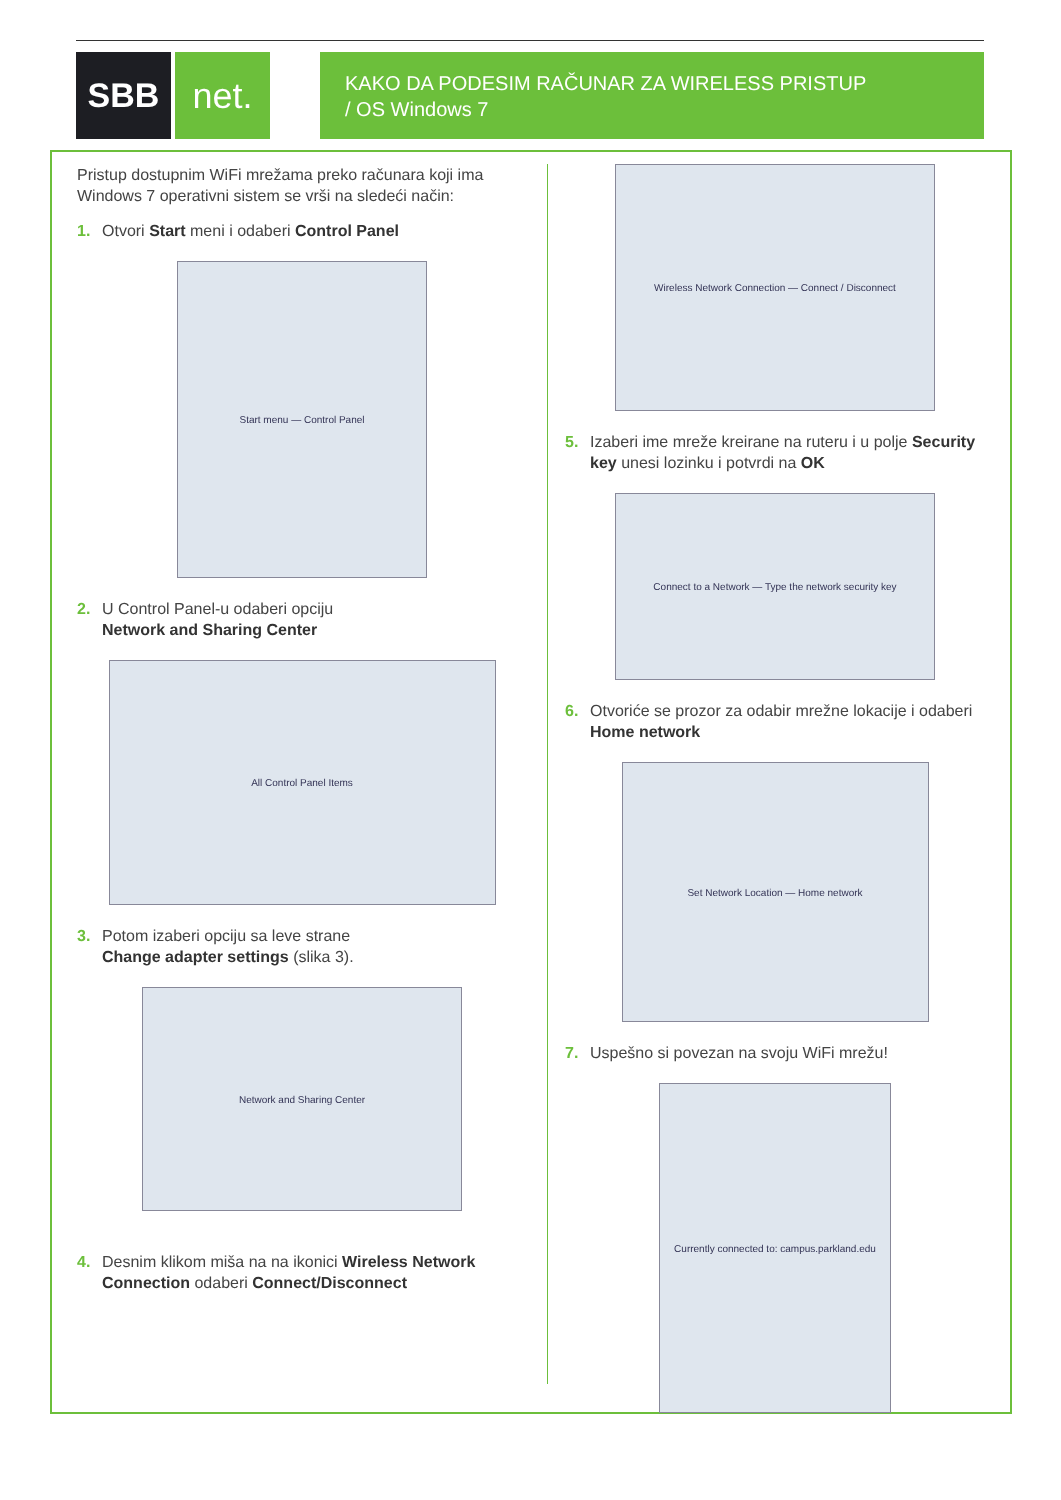SBB net.
KAKO DA PODESIM RAČUNAR ZA WIRELESS PRISTUP
/ OS Windows 7
Pristup dostupnim WiFi mrežama preko računara koji ima Windows 7 operativni sistem se vrši na sledeći način:
1. Otvori Start meni i odaberi Control Panel
Start menu — Control Panel
2. U Control Panel-u odaberi opciju
Network and Sharing Center
All Control Panel Items
3. Potom izaberi opciju sa leve strane
Change adapter settings (slika 3).
Network and Sharing Center
4. Desnim klikom miša na na ikonici Wireless Network Connection odaberi Connect/Disconnect
Wireless Network Connection — Connect / Disconnect
5. Izaberi ime mreže kreirane na ruteru i u polje Security key unesi lozinku i potvrdi na OK
Connect to a Network — Type the network security key
6. Otvoriće se prozor za odabir mrežne lokacije i odaberi Home network
Set Network Location — Home network
7. Uspešno si povezan na svoju WiFi mrežu!
Currently connected to: campus.parkland.edu